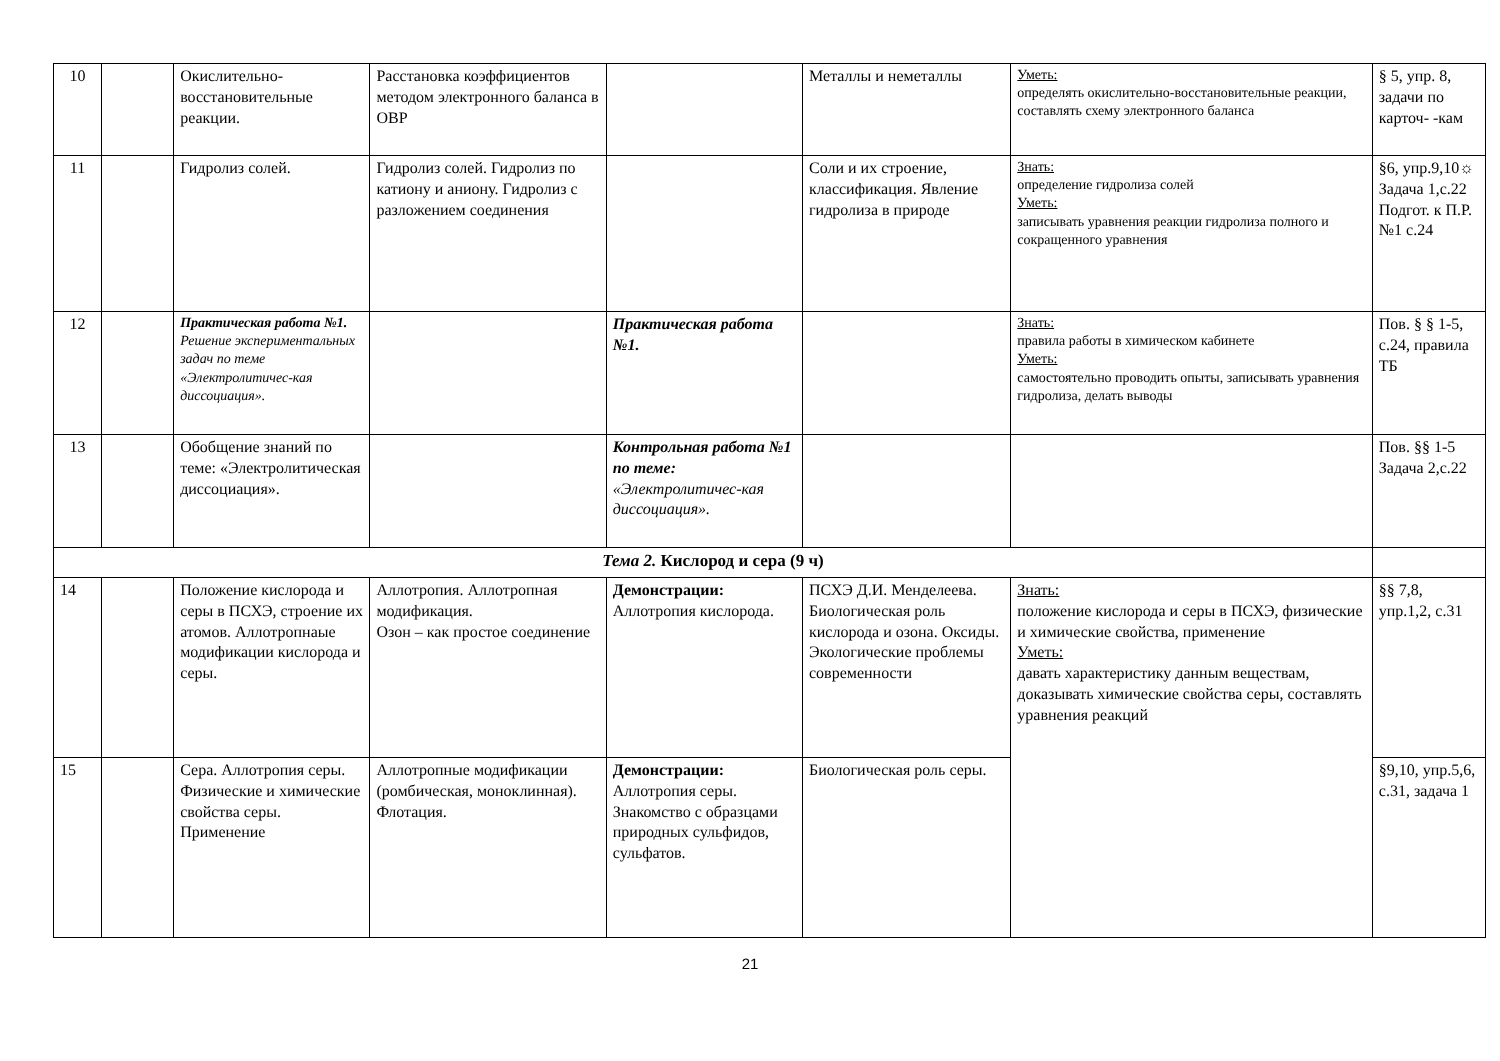| 10 | | Окислительно-восстановительные реакции. | Расстановка коэффициентов методом электронного баланса в ОВР | | Металлы и неметаллы | Уметь: определять окислительно-восстановительные реакции, составлять схему электронного баланса | § 5, упр. 8, задачи по карточ- -кам |
| 11 | | Гидролиз солей. | Гидролиз солей. Гидролиз по катиону и аниону. Гидролиз с разложением соединения | | Соли и их строение, классификация. Явление гидролиза в природе | Знать: определение гидролиза солей Уметь: записывать уравнения реакции гидролиза полного и сокращенного уравнения | §6, упр.9,10☼ Задача 1,с.22 Подгот. к П.Р. №1 с.24 |
| 12 | | Практическая работа №1. Решение экспериментальных задач по теме «Электролитичес-кая диссоциация». | | Практическая работа №1. | | Знать: правила работы в химическом кабинете Уметь: самостоятельно проводить опыты, записывать уравнения гидролиза, делать выводы | Пов. § § 1-5, с.24, правила ТБ |
| 13 | | Обобщение знаний по теме: «Электролитическая диссоциация». | | Контрольная работа №1 по теме: «Электролитичес-кая диссоциация». | | | Пов. §§ 1-5 Задача 2,с.22 |
| Тема 2. Кислород и сера (9 ч) | | | | | | | |
| 14 | | Положение кислорода и серы в ПСХЭ, строение их атомов. Аллотропнаые модификации кислорода и серы. | Аллотропия. Аллотропная модификация. Озон – как простое соединение | Демонстрации: Аллотропия кислорода. | ПСХЭ Д.И. Менделеева. Биологическая роль кислорода и озона. Оксиды. Экологические проблемы современности | Знать: положение кислорода и серы в ПСХЭ, физические и химические свойства, применение Уметь: давать характеристику данным веществам, доказывать химические свойства серы, составлять уравнения реакций | §§ 7,8, упр.1,2, с.31 |
| 15 | | Сера. Аллотропия серы. Физические и химические свойства серы. Применение | Аллотропные модификации (ромбическая, моноклинная). Флотация. | Демонстрации: Аллотропия серы. Знакомство с образцами природных сульфидов, сульфатов. | Биологическая роль серы. | | §9,10, упр.5,6, с.31, задача 1 |
21